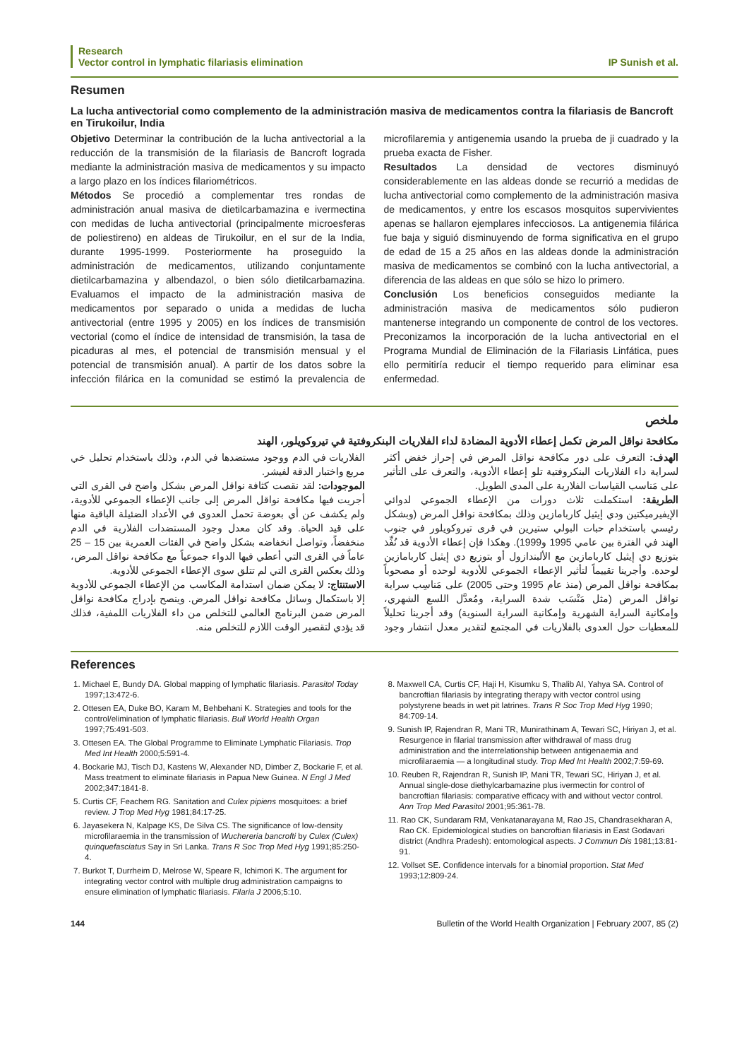Research
Vector control in lymphatic filariasis elimination
IP Sunish et al.
Resumen
La lucha antivectorial como complemento de la administración masiva de medicamentos contra la filariasis de Bancroft en Tirukoilur, India
Objetivo Determinar la contribución de la lucha antivectorial a la reducción de la transmisión de la filariasis de Bancroft lograda mediante la administración masiva de medicamentos y su impacto a largo plazo en los índices filariométricos.
Métodos Se procedió a complementar tres rondas de administración anual masiva de dietilcarbamazina e ivermectina con medidas de lucha antivectorial (principalmente microesferas de poliestireno) en aldeas de Tirukoilur, en el sur de la India, durante 1995-1999. Posteriormente ha proseguido la administración de medicamentos, utilizando conjuntamente dietilcarbamazina y albendazol, o bien sólo dietilcarbamazina. Evaluamos el impacto de la administración masiva de medicamentos por separado o unida a medidas de lucha antivectorial (entre 1995 y 2005) en los índices de transmisión vectorial (como el índice de intensidad de transmisión, la tasa de picaduras al mes, el potencial de transmisión mensual y el potencial de transmisión anual). A partir de los datos sobre la infección filárica en la comunidad se estimó la prevalencia de microfilaremia y antigenemia usando la prueba de ji cuadrado y la prueba exacta de Fisher.
Resultados La densidad de vectores disminuyó considerablemente en las aldeas donde se recurrió a medidas de lucha antivectorial como complemento de la administración masiva de medicamentos, y entre los escasos mosquitos supervivientes apenas se hallaron ejemplares infecciosos. La antigenemia filárica fue baja y siguió disminuyendo de forma significativa en el grupo de edad de 15 a 25 años en las aldeas donde la administración masiva de medicamentos se combinó con la lucha antivectorial, a diferencia de las aldeas en que sólo se hizo lo primero.
Conclusión Los beneficios conseguidos mediante la administración masiva de medicamentos sólo pudieron mantenerse integrando un componente de control de los vectores. Preconizamos la incorporación de la lucha antivectorial en el Programa Mundial de Eliminación de la Filariasis Linfática, pues ello permitiría reducir el tiempo requerido para eliminar esa enfermedad.
ملخص
مكافحة نواقل المرض تكمل إعطاء الأدوية المضادة لداء الفلاريات البنكروفتية في تيروكويلور، الهند
الهدف: التعرف على دور مكافحة نواقل المرض في إحراز خفض أكثر لسراية داء الفلاريات البنكروفتية تلو إعطاء الأدوية، والتعرف على التأثير على مَناسب القياسات الفلارية على المدى الطويل.
الطريقة: استكملت ثلاث دورات من الإعطاء الجموعي لدوائي الإيفيرميكتين ودي إيثيل كاربامازين وذلك بمكافحة نواقل المرض (وبشكل رئيسي باستخدام حبات البولي ستيرين في قرى تيروكويلور في جنوب الهند في الفترة بين عامي 1995 و1999). وهكذا فإن إعطاء الأدوية قد نُفِّذ بتوزيع دي إيثيل كاربامازين مع الألبندازول أو بتوزيع دي إيثيل كاربامازين لوحدة. وأجرينا تقييماً لتأثير الإعطاء الجموعي للأدوية لوحده أو مصحوباً بمكافحة نواقل المرض (منذ عام 1995 وحتى 2005) على مَناسِب سراية نواقل المرض (مثل مَنْسَب شدة السراية، ومُعدَّل اللسع الشهري، وإمكانية السراية الشهرية وإمكانية السراية السنوية) وقد أجرينا تحليلاً للمعطيات حول العدوى بالفلاريات في المجتمع لتقدير معدل انتشار وجود الفلاريات في الدم ووجود مستضدها في الدم، وذلك باستخدام تحليل خي مربع واختبار الدقة لفيشر.
الموجودات: لقد نقصت كثافة نواقل المرض بشكل واضح في القرى التي أجريت فيها مكافحة نواقل المرض إلى جانب الإعطاء الجموعي للأدوية، ولم يكشف عن أي بعوضة تحمل العدوى في الأعداد الضئيلة الباقية منها على قيد الحياة. وقد كان معدل وجود المستضدات الفلارية في الدم منخفضاً، وتواصل انخفاضه بشكل واضح في الفئات العمرية بين 15 – 25 عاماً في القرى التي أعطي فيها الدواء جموعياً مع مكافحة نواقل المرض، وذلك بعكس القرى التي لم تتلق سوى الإعطاء الجموعي للأدوية.
الاستنتاج: لا يمكن ضمان استدامة المكاسب من الإعطاء الجموعي للأدوية إلا باستكمال وسائل مكافحة نواقل المرض. وينصح بإدراج مكافحة نواقل المرض ضمن البرنامج العالمي للتخلص من داء الفلاريات اللمفية، فذلك قد يؤدي لتقصير الوقت اللازم للتخلص منه.
References
1. Michael E, Bundy DA. Global mapping of lymphatic filariasis. Parasitol Today 1997;13:472-6.
2. Ottesen EA, Duke BO, Karam M, Behbehani K. Strategies and tools for the control/elimination of lymphatic filariasis. Bull World Health Organ 1997;75:491-503.
3. Ottesen EA. The Global Programme to Eliminate Lymphatic Filariasis. Trop Med Int Health 2000;5:591-4.
4. Bockarie MJ, Tisch DJ, Kastens W, Alexander ND, Dimber Z, Bockarie F, et al. Mass treatment to eliminate filariasis in Papua New Guinea. N Engl J Med 2002;347:1841-8.
5. Curtis CF, Feachem RG. Sanitation and Culex pipiens mosquitoes: a brief review. J Trop Med Hyg 1981;84:17-25.
6. Jayasekera N, Kalpage KS, De Silva CS. The significance of low-density microfilaraemia in the transmission of Wuchereria bancrofti by Culex (Culex) quinquefasciatus Say in Sri Lanka. Trans R Soc Trop Med Hyg 1991;85:250-4.
7. Burkot T, Durrheim D, Melrose W, Speare R, Ichimori K. The argument for integrating vector control with multiple drug administration campaigns to ensure elimination of lymphatic filariasis. Filaria J 2006;5:10.
8. Maxwell CA, Curtis CF, Haji H, Kisumku S, Thalib AI, Yahya SA. Control of bancroftian filariasis by integrating therapy with vector control using polystyrene beads in wet pit latrines. Trans R Soc Trop Med Hyg 1990; 84:709-14.
9. Sunish IP, Rajendran R, Mani TR, Munirathinam A, Tewari SC, Hiriyan J, et al. Resurgence in filarial transmission after withdrawal of mass drug administration and the interrelationship between antigenaemia and microfilaraemia — a longitudinal study. Trop Med Int Health 2002;7:59-69.
10. Reuben R, Rajendran R, Sunish IP, Mani TR, Tewari SC, Hiriyan J, et al. Annual single-dose diethylcarbamazine plus ivermectin for control of bancroftian filariasis: comparative efficacy with and without vector control. Ann Trop Med Parasitol 2001;95:361-78.
11. Rao CK, Sundaram RM, Venkatanarayana M, Rao JS, Chandrasekharan A, Rao CK. Epidemiological studies on bancroftian filariasis in East Godavari district (Andhra Pradesh): entomological aspects. J Commun Dis 1981;13:81-91.
12. Vollset SE. Confidence intervals for a binomial proportion. Stat Med 1993;12:809-24.
144 Bulletin of the World Health Organization | February 2007, 85 (2)